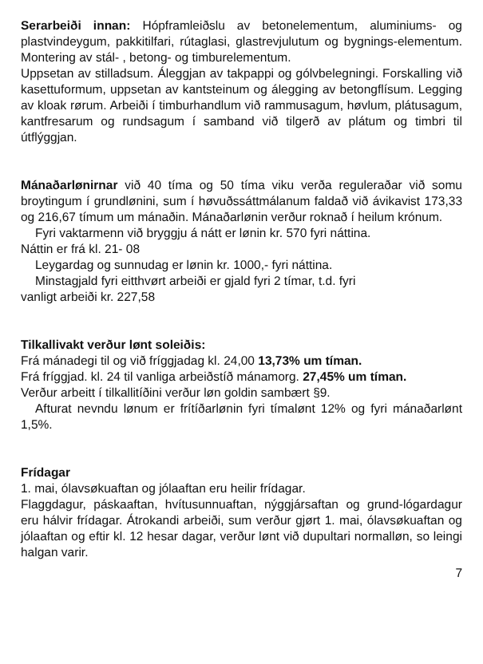Serarbeiði innan: Hópframleiðslu av betonelementum, aluminiums- og plastvindeygum, pakkitilfari, rútaglasi, glastrevjulutum og bygnings-elementum. Montering av stál- , betong- og timburelementum.
Uppsetan av stilladsum. Áleggjan av takpappi og gólvbelegningi. Forskalling við kasettuformum, uppsetan av kantsteinum og álegging av betongflísum. Legging av kloak rørum. Arbeiði í timburhandlum við rammusagum, høvlum, plátusagum, kantfresarum og rundsagum í samband við tilgerð av plátum og timbri til útflýggjan.
Mánaðarlønirnar við 40 tíma og 50 tíma viku verða reguleraðar við somu broytingum í grundlønini, sum í høvuðssáttmálanum faldað við ávikavist 173,33 og 216,67 tímum um mánaðin. Mánaðarlønin verður roknað í heilum krónum.
Fyri vaktarmenn við bryggju á nátt er lønin kr. 570 fyri náttina.
Náttin er frá kl. 21- 08
Leygardag og sunnudag er lønin kr. 1000,- fyri náttina.
Minstagjald fyri eitthvørt arbeiði er gjald fyri 2 tímar, t.d. fyri
vanligt arbeiði kr. 227,58
Tilkallivakt verður lønt soleiðis:
Frá mánadegi til og við fríggjadag kl. 24,00 13,73% um tíman.
Frá fríggjad. kl. 24 til vanliga arbeiðstíð mánamorg. 27,45% um tíman.
Verður arbeitt í tilkallitíðini verður løn goldin sambært §9.
Afturat nevndu lønum er frítíðarlønin fyri tímalønt 12% og fyri mánaðarlønt 1,5%.
Frídagar
1. mai, ólavsøkuaftan og jólaaftan eru heilir frídagar.
Flaggdagur, páskaaftan, hvítusunnuaftan, nýggjársaftan og grund-lógardagur eru hálvir frídagar. Átrokandi arbeiði, sum verður gjørt 1. mai, ólavsøkuaftan og jólaaftan og eftir kl. 12 hesar dagar, verður lønt við dupultari normalløn, so leingi halgan varir.
7